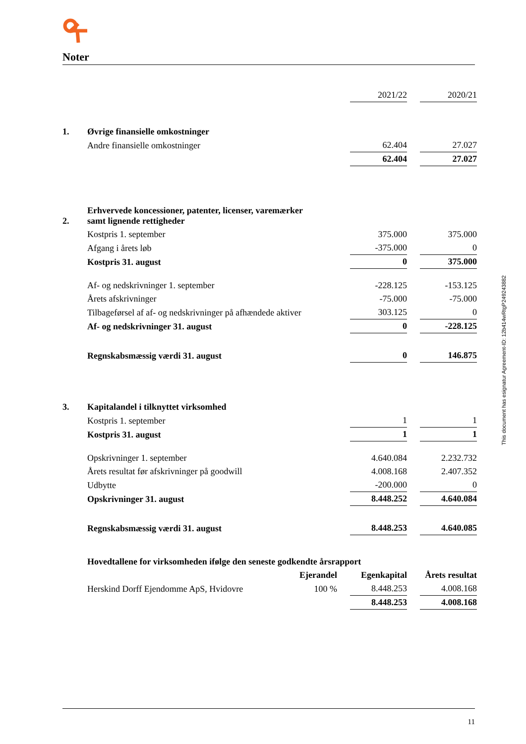Noter
| | | 2021/22 | | 2020/21 |
| 1. | Øvrige finansielle omkostninger | | | |
| | Andre finansielle omkostninger | 62.404 | | 27.027 |
| | | 62.404 | | 27.027 |
| 2. | Erhvervede koncessioner, patenter, licenser, varemærker samt lignende rettigheder | | | |
| | Kostpris 1. september | 375.000 | | 375.000 |
| | Afgang i årets løb | -375.000 | | 0 |
| | Kostpris 31. august | 0 | | 375.000 |
| | Af- og nedskrivninger 1. september | -228.125 | | -153.125 |
| | Årets afskrivninger | -75.000 | | -75.000 |
| | Tilbageførsel af af- og nedskrivninger på afhændede aktiver | 303.125 | | 0 |
| | Af- og nedskrivninger 31. august | 0 | | -228.125 |
| | Regnskabsmæssig værdi 31. august | 0 | | 146.875 |
| 3. | Kapitalandel i tilknyttet virksomhed | | | |
| | Kostpris 1. september | 1 | | 1 |
| | Kostpris 31. august | 1 | | 1 |
| | Opskrivninger 1. september | 4.640.084 | | 2.232.732 |
| | Årets resultat før afskrivninger på goodwill | 4.008.168 | | 2.407.352 |
| | Udbytte | -200.000 | | 0 |
| | Opskrivninger 31. august | 8.448.252 | | 4.640.084 |
| | Regnskabsmæssig værdi 31. august | 8.448.253 | | 4.640.085 |
| | Hovedtallene for virksomheden ifølge den seneste godkendte årsrapport | | | | | |
| | | Ejerandel | | Egenkapital | | Årets resultat |
| | Herskind Dorff Ejendomme ApS, Hvidovre | 100 % | | 8.448.253 | | 4.008.168 |
| | | | | 8.448.253 | | 4.008.168 |
This document has esignatur Agreement-ID: 12b414wRtgP249243882
11